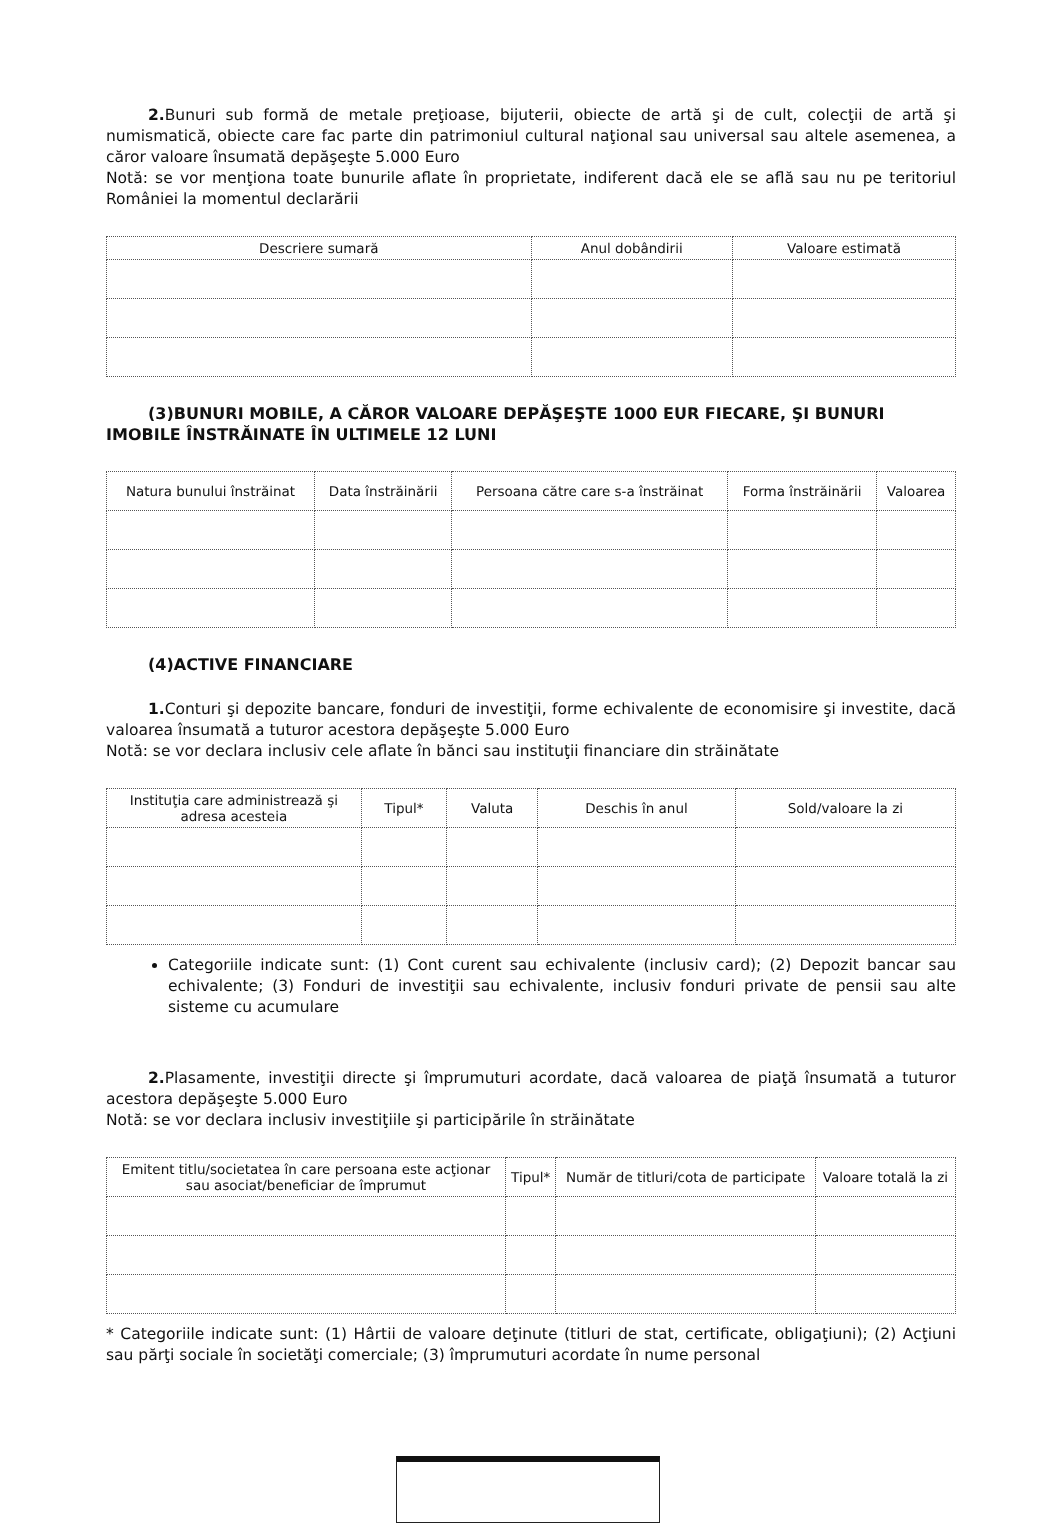2. Bunuri sub formă de metale preţioase, bijuterii, obiecte de artă şi de cult, colecţii de artă şi numismatică, obiecte care fac parte din patrimoniul cultural naţional sau universal sau altele asemenea, a căror valoare însumată depăşeşte 5.000 Euro
Notă: se vor menţiona toate bunurile aflate în proprietate, indiferent dacă ele se află sau nu pe teritoriul României la momentul declarării
| Descriere sumară | Anul dobândirii | Valoare estimată |
| --- | --- | --- |
(3)BUNURI MOBILE, A CĂROR VALOARE DEPĂŞEŞTE 1000 EUR FIECARE, ŞI BUNURI IMOBILE ÎNSTRĂINATE ÎN ULTIMELE 12 LUNI
| Natura bunului înstrăinat | Data înstrăinării | Persoana către care s-a înstrăinat | Forma înstrăinării | Valoarea |
| --- | --- | --- | --- | --- |
(4)ACTIVE FINANCIARE
1. Conturi şi depozite bancare, fonduri de investiţii, forme echivalente de economisire şi investite, dacă valoarea însumată a tuturor acestora depăşeşte 5.000 Euro
Notă: se vor declara inclusiv cele aflate în bănci sau instituţii financiare din străinătate
| Instituţia care administrează şi adresa acesteia | Tipul* | Valuta | Deschis în anul | Sold/valoare la zi |
| --- | --- | --- | --- | --- |
Categoriile indicate sunt: (1) Cont curent sau echivalente (inclusiv card); (2) Depozit bancar sau echivalente; (3) Fonduri de investiţii sau echivalente, inclusiv fonduri private de pensii sau alte sisteme cu acumulare
2. Plasamente, investiţii directe şi împrumuturi acordate, dacă valoarea de piaţă însumată a tuturor acestora depăşeşte 5.000 Euro
Notă: se vor declara inclusiv investiţiile şi participările în străinătate
| Emitent titlu/societatea în care persoana este acţionar sau asociat/beneficiar de împrumut | Tipul* | Număr de titluri/cota de participate | Valoare totală la zi |
| --- | --- | --- | --- |
* Categoriile indicate sunt: (1) Hârtii de valoare deţinute (titluri de stat, certificate, obligaţiuni); (2) Acţiuni sau părţi sociale în societăţi comerciale; (3) împrumuturi acordate în nume personal